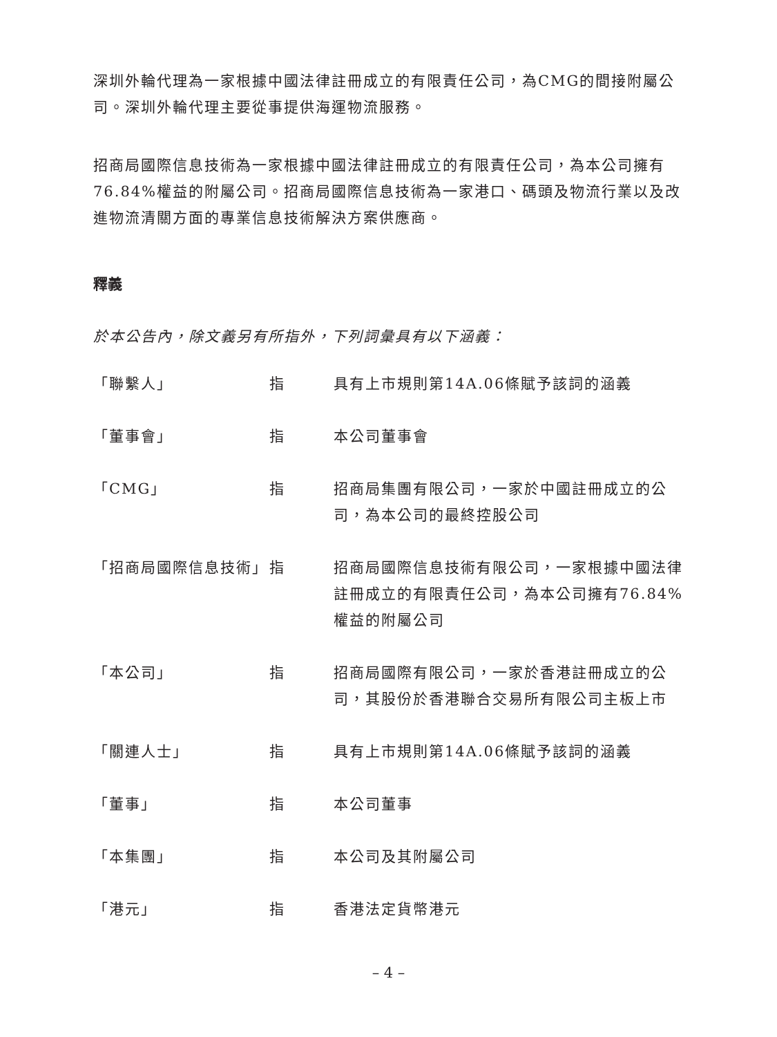深圳外輪代理為一家根據中國法律註冊成立的有限責任公司，為CMG的間接附屬公司。深圳外輪代理主要從事提供海運物流服務。
招商局國際信息技術為一家根據中國法律註冊成立的有限責任公司，為本公司擁有76.84%權益的附屬公司。招商局國際信息技術為一家港口、碼頭及物流行業以及改進物流清關方面的專業信息技術解決方案供應商。
釋義
於本公告內，除文義另有所指外，下列詞彙具有以下涵義：
| 「聯繫人」 | 指 | 具有上市規則第14A.06條賦予該詞的涵義 |
| 「董事會」 | 指 | 本公司董事會 |
| 「CMG」 | 指 | 招商局集團有限公司，一家於中國註冊成立的公司，為本公司的最終控股公司 |
| 「招商局國際信息技術」 | 指 | 招商局國際信息技術有限公司，一家根據中國法律註冊成立的有限責任公司，為本公司擁有76.84%權益的附屬公司 |
| 「本公司」 | 指 | 招商局國際有限公司，一家於香港註冊成立的公司，其股份於香港聯合交易所有限公司主板上市 |
| 「關連人士」 | 指 | 具有上市規則第14A.06條賦予該詞的涵義 |
| 「董事」 | 指 | 本公司董事 |
| 「本集團」 | 指 | 本公司及其附屬公司 |
| 「港元」 | 指 | 香港法定貨幣港元 |
– 4 –